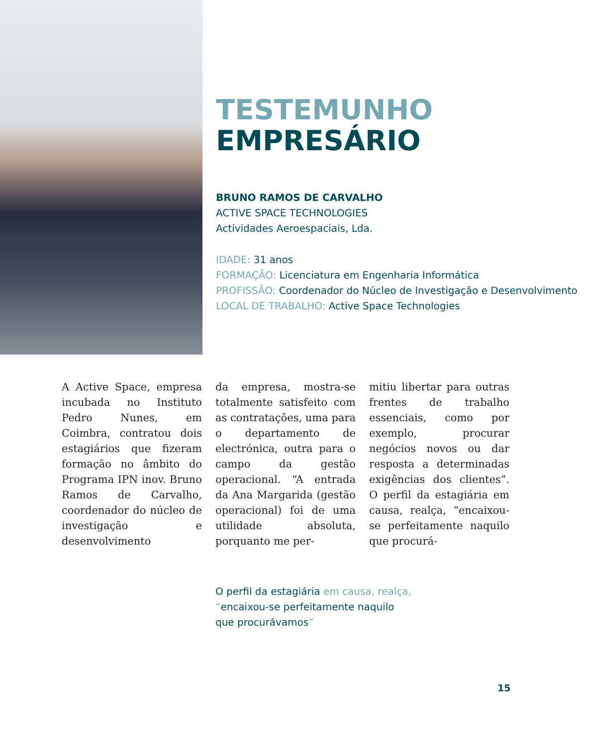TESTEMUNHO
EMPRESÁRIO
BRUNO RAMOS DE CARVALHO
ACTIVE SPACE TECHNOLOGIES
Actividades Aeroespaciais, Lda.
IDADE: 31 anos
FORMAÇÃO: Licenciatura em Engenharia Informática
PROFISSÃO: Coordenador do Núcleo de Investigação e Desenvolvimento
LOCAL DE TRABALHO: Active Space Technologies
A Active Space, empresa incubada no Instituto Pedro Nunes, em Coimbra, contratou dois estagiários que fizeram formação no âmbito do Programa IPN inov. Bruno Ramos de Carvalho, coordenador do núcleo de investigação e desenvolvimento
da empresa, mostra-se totalmente satisfeito com as contratações, uma para o departamento de electrónica, outra para o campo da gestão operacional. “A entrada da Ana Margarida (gestão operacional) foi de uma utilidade absoluta, porquanto me per-
mitiu libertar para outras frentes de trabalho essenciais, como por exemplo, procurar negócios novos ou dar resposta a determinadas exigências dos clientes”. O perfil da estagiária em causa, realça, “encaixou-se perfeitamente naquilo que procurá-
O perfil da estagiária em causa, realça,
“encaixou-se perfeitamente naquilo
que procurávamos”
15